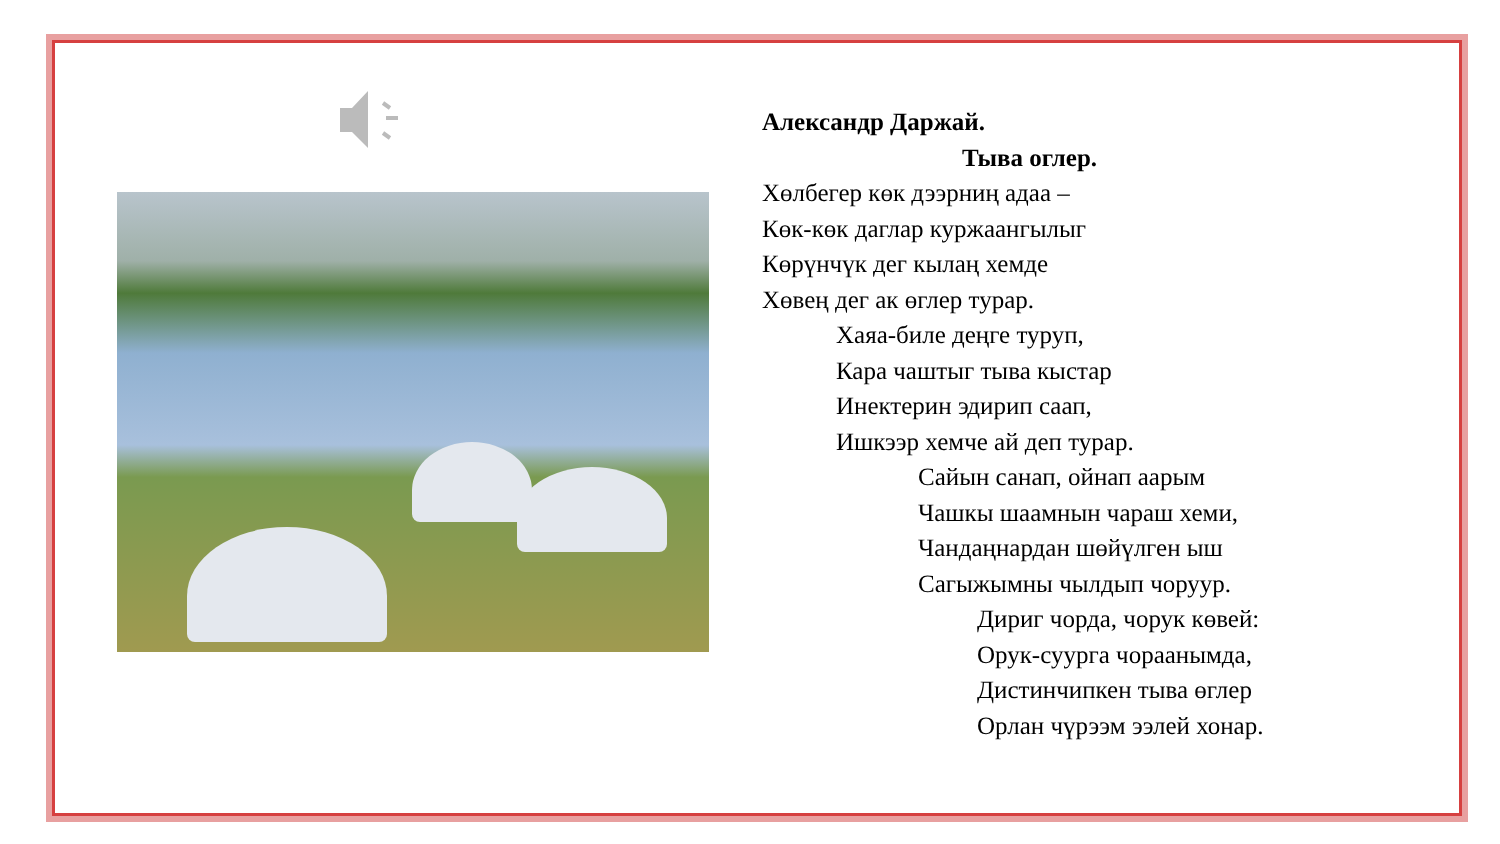Александр Даржай.
Тыва оглер.
Хөлбегер көк дээрниң адаа –
Көк-көк даглар куржаангылыг
Көрүнчүк дег кылаң хемде
Хөвең дег ак өглер турар.
Хаяа-биле деңге туруп,
Кара чаштыг тыва кыстар
Инектерин эдирип саап,
Ишкээр хемче ай деп турар.
Сайын санап, ойнап аарым
Чашкы шаамнын чараш хеми,
Чандаңнардан шөйүлген ыш
Сагыжымны чылдып чоруур.
Дириг чорда, чорук көвей:
Орук-суурга чораанымда,
Дистинчипкен тыва өглер
Орлан чүрээм ээлей хонар.